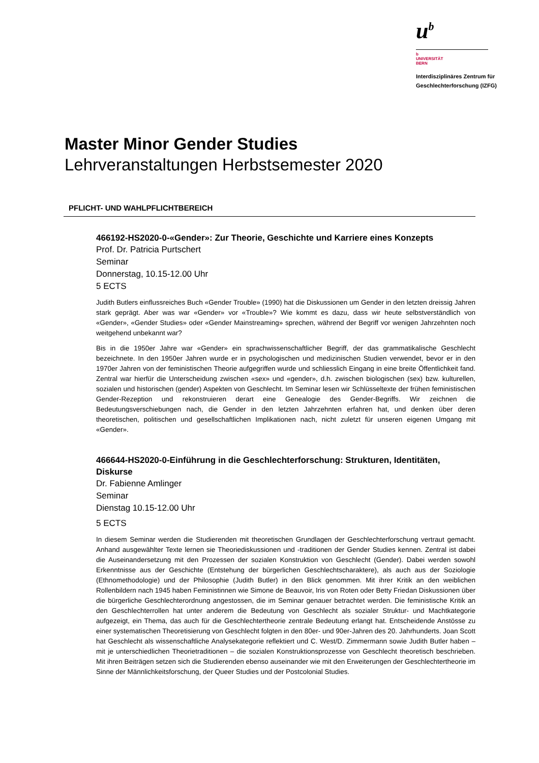u<sup>b</sup>
b
UNIVERSITÄT
BERN
Interdisziplinäres Zentrum für
Geschlechterforschung (IZFG)
Master Minor Gender Studies
Lehrveranstaltungen Herbstsemester 2020
PFLICHT- UND WAHLPFLICHTBEREICH
466192-HS2020-0-«Gender»: Zur Theorie, Geschichte und Karriere eines Konzepts
Prof. Dr. Patricia Purtschert
Seminar
Donnerstag, 10.15-12.00 Uhr
5 ECTS
Judith Butlers einflussreiches Buch «Gender Trouble» (1990) hat die Diskussionen um Gender in den letzten dreissig Jahren stark geprägt. Aber was war «Gender» vor «Trouble»? Wie kommt es dazu, dass wir heute selbstverständlich von «Gender», «Gender Studies» oder «Gender Mainstreaming» sprechen, während der Begriff vor wenigen Jahrzehnten noch weitgehend unbekannt war?
Bis in die 1950er Jahre war «Gender» ein sprachwissenschaftlicher Begriff, der das grammatikalische Geschlecht bezeichnete. In den 1950er Jahren wurde er in psychologischen und medizinischen Studien verwendet, bevor er in den 1970er Jahren von der feministischen Theorie aufgegriffen wurde und schliesslich Eingang in eine breite Öffentlichkeit fand. Zentral war hierfür die Unterscheidung zwischen «sex» und «gender», d.h. zwischen biologischen (sex) bzw. kulturellen, sozialen und historischen (gender) Aspekten von Geschlecht. Im Seminar lesen wir Schlüsseltexte der frühen feministischen Gender-Rezeption und rekonstruieren derart eine Genealogie des Gender-Begriffs. Wir zeichnen die Bedeutungsverschiebungen nach, die Gender in den letzten Jahrzehnten erfahren hat, und denken über deren theoretischen, politischen und gesellschaftlichen Implikationen nach, nicht zuletzt für unseren eigenen Umgang mit «Gender».
466644-HS2020-0-Einführung in die Geschlechterforschung: Strukturen, Identitäten, Diskurse
Dr. Fabienne Amlinger
Seminar
Dienstag 10.15-12.00 Uhr
5 ECTS
In diesem Seminar werden die Studierenden mit theoretischen Grundlagen der Geschlechterforschung vertraut gemacht. Anhand ausgewählter Texte lernen sie Theoriediskussionen und -traditionen der Gender Studies kennen. Zentral ist dabei die Auseinandersetzung mit den Prozessen der sozialen Konstruktion von Geschlecht (Gender). Dabei werden sowohl Erkenntnisse aus der Geschichte (Entstehung der bürgerlichen Geschlechtscharaktere), als auch aus der Soziologie (Ethnomethodologie) und der Philosophie (Judith Butler) in den Blick genommen. Mit ihrer Kritik an den weiblichen Rollenbildern nach 1945 haben Feministinnen wie Simone de Beauvoir, Iris von Roten oder Betty Friedan Diskussionen über die bürgerliche Geschlechterordnung angestossen, die im Seminar genauer betrachtet werden. Die feministische Kritik an den Geschlechterrollen hat unter anderem die Bedeutung von Geschlecht als sozialer Struktur- und Machtkategorie aufgezeigt, ein Thema, das auch für die Geschlechtertheorie zentrale Bedeutung erlangt hat. Entscheidende Anstösse zu einer systematischen Theoretisierung von Geschlecht folgten in den 80er- und 90er-Jahren des 20. Jahrhunderts. Joan Scott hat Geschlecht als wissenschaftliche Analysekategorie reflektiert und C. West/D. Zimmermann sowie Judith Butler haben – mit je unterschiedlichen Theorietraditionen – die sozialen Konstruktionsprozesse von Geschlecht theoretisch beschrieben. Mit ihren Beiträgen setzen sich die Studierenden ebenso auseinander wie mit den Erweiterungen der Geschlechtertheorie im Sinne der Männlichkeitsforschung, der Queer Studies und der Postcolonial Studies.